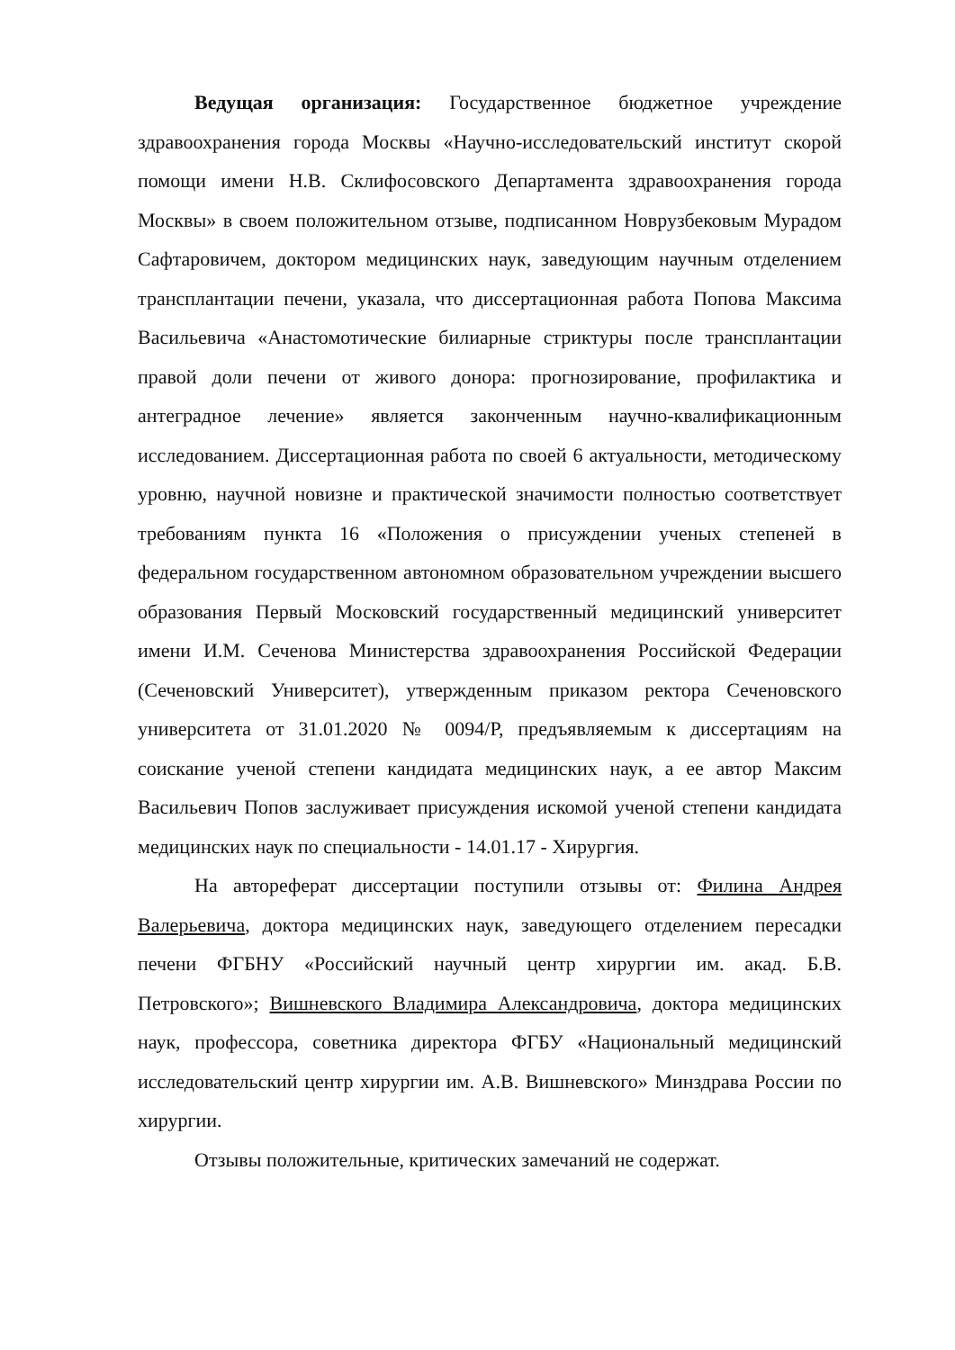Ведущая организация: Государственное бюджетное учреждение здравоохранения города Москвы «Научно-исследовательский институт скорой помощи имени Н.В. Склифосовского Департамента здравоохранения города Москвы» в своем положительном отзыве, подписанном Новрузбековым Мурадом Сафтаровичем, доктором медицинских наук, заведующим научным отделением трансплантации печени, указала, что диссертационная работа Попова Максима Васильевича «Анастомотические билиарные стриктуры после трансплантации правой доли печени от живого донора: прогнозирование, профилактика и антеградное лечение» является законченным научно-квалификационным исследованием. Диссертационная работа по своей 6 актуальности, методическому уровню, научной новизне и практической значимости полностью соответствует требованиям пункта 16 «Положения о присуждении ученых степеней в федеральном государственном автономном образовательном учреждении высшего образования Первый Московский государственный медицинский университет имени И.М. Сеченова Министерства здравоохранения Российской Федерации (Сеченовский Университет), утвержденным приказом ректора Сеченовского университета от 31.01.2020 № 0094/Р, предъявляемым к диссертациям на соискание ученой степени кандидата медицинских наук, а ее автор Максим Васильевич Попов заслуживает присуждения искомой ученой степени кандидата медицинских наук по специальности - 14.01.17 - Хирургия.
На автореферат диссертации поступили отзывы от: Филина Андрея Валерьевича, доктора медицинских наук, заведующего отделением пересадки печени ФГБНУ «Российский научный центр хирургии им. акад. Б.В. Петровского»; Вишневского Владимира Александровича, доктора медицинских наук, профессора, советника директора ФГБУ «Национальный медицинский исследовательский центр хирургии им. А.В. Вишневского» Минздрава России по хирургии.
Отзывы положительные, критических замечаний не содержат.